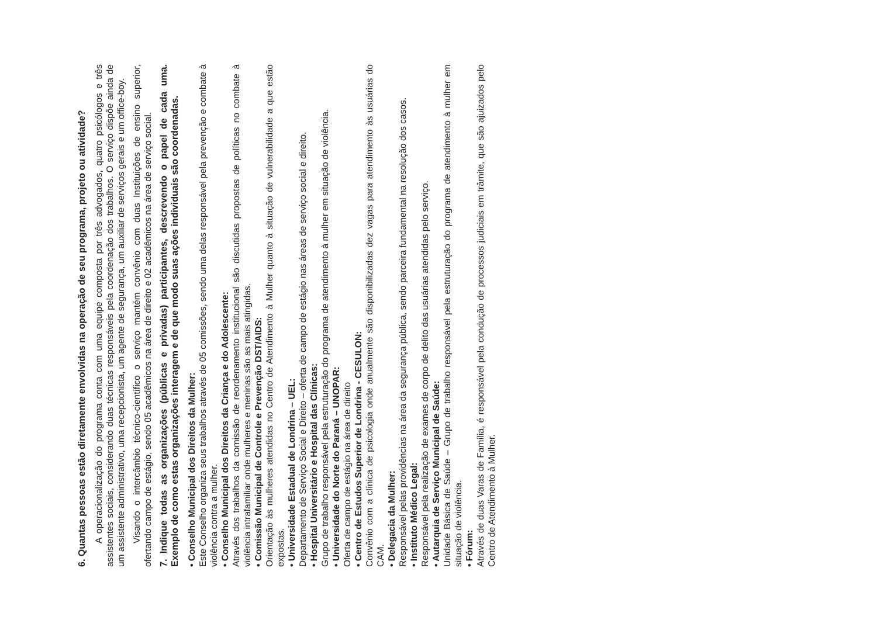6. Quantas pessoas estão diretamente envolvidas na operação de seu programa, projeto ou atividade?
A operacionalização do programa conta com uma equipe composta por três advogados, quatro psicólogos e três assistentes sociais, considerando duas técnicas responsáveis pela coordenação dos trabalhos. O serviço dispõe ainda de um assistente administrativo, uma recepcionista, um agente de segurança, um auxiliar de serviços gerais e um office-boy.
Visando o intercâmbio técnico-científico o serviço mantém convênio com duas Instituições de ensino superior, ofertando campo de estágio, sendo 05 acadêmicos na área de direito e 02 acadêmicos na área de serviço social.
7. Indique todas as organizações (públicas e privadas) participantes, descrevendo o papel de cada uma. Exemplo de como estas organizações interagem e de que modo suas ações individuais são coordenadas.
• Conselho Municipal dos Direitos da Mulher:
Este Conselho organiza seus trabalhos através de 05 comissões, sendo uma delas responsável pela prevenção e combate à violência contra a mulher.
• Conselho Municipal dos Direitos da Criança e do Adolescente:
Através dos trabalhos da comissão de reordenamento institucional são discutidas propostas de políticas no combate à violência intrafamiliar onde mulheres e meninas são as mais atingidas.
• Comissão Municipal de Controle e Prevenção DST/AIDS:
Orientação às mulheres atendidas no Centro de Atendimento à Mulher quanto à situação de vulnerabilidade a que estão expostas.
• Universidade Estadual de Londrina – UEL:
Departamento de Serviço Social e Direito – oferta de campo de estágio nas áreas de serviço social e direito.
• Hospital Universitário e Hospital das Clínicas:
Grupo de trabalho responsável pela estruturação do programa de atendimento à mulher em situação de violência.
• Universidade do Norte do Paraná – UNOPAR:
Oferta de campo de estágio na área de direito
• Centro de Estudos Superior de Londrina - CESULON:
Convênio com a clínica de psicologia onde anualmente são disponibilizadas dez vagas para atendimento às usuárias do CAM.
• Delegacia da Mulher:
Responsável pelas providências na área da segurança pública, sendo parceira fundamental na resolução dos casos.
• Instituto Médico Legal:
Responsável pela realização de exames de corpo de delito das usuárias atendidas pelo serviço.
• Autarquia de Serviço Municipal de Saúde:
Unidade Básica de Saúde – Grupo de trabalho responsável pela estruturação do programa de atendimento à mulher em situação de violência.
• Fórum:
Através de duas Varas de Família, é responsável pela condução de processos judiciais em trâmite, que são ajuizados pelo Centro de Atendimento à Mulher.